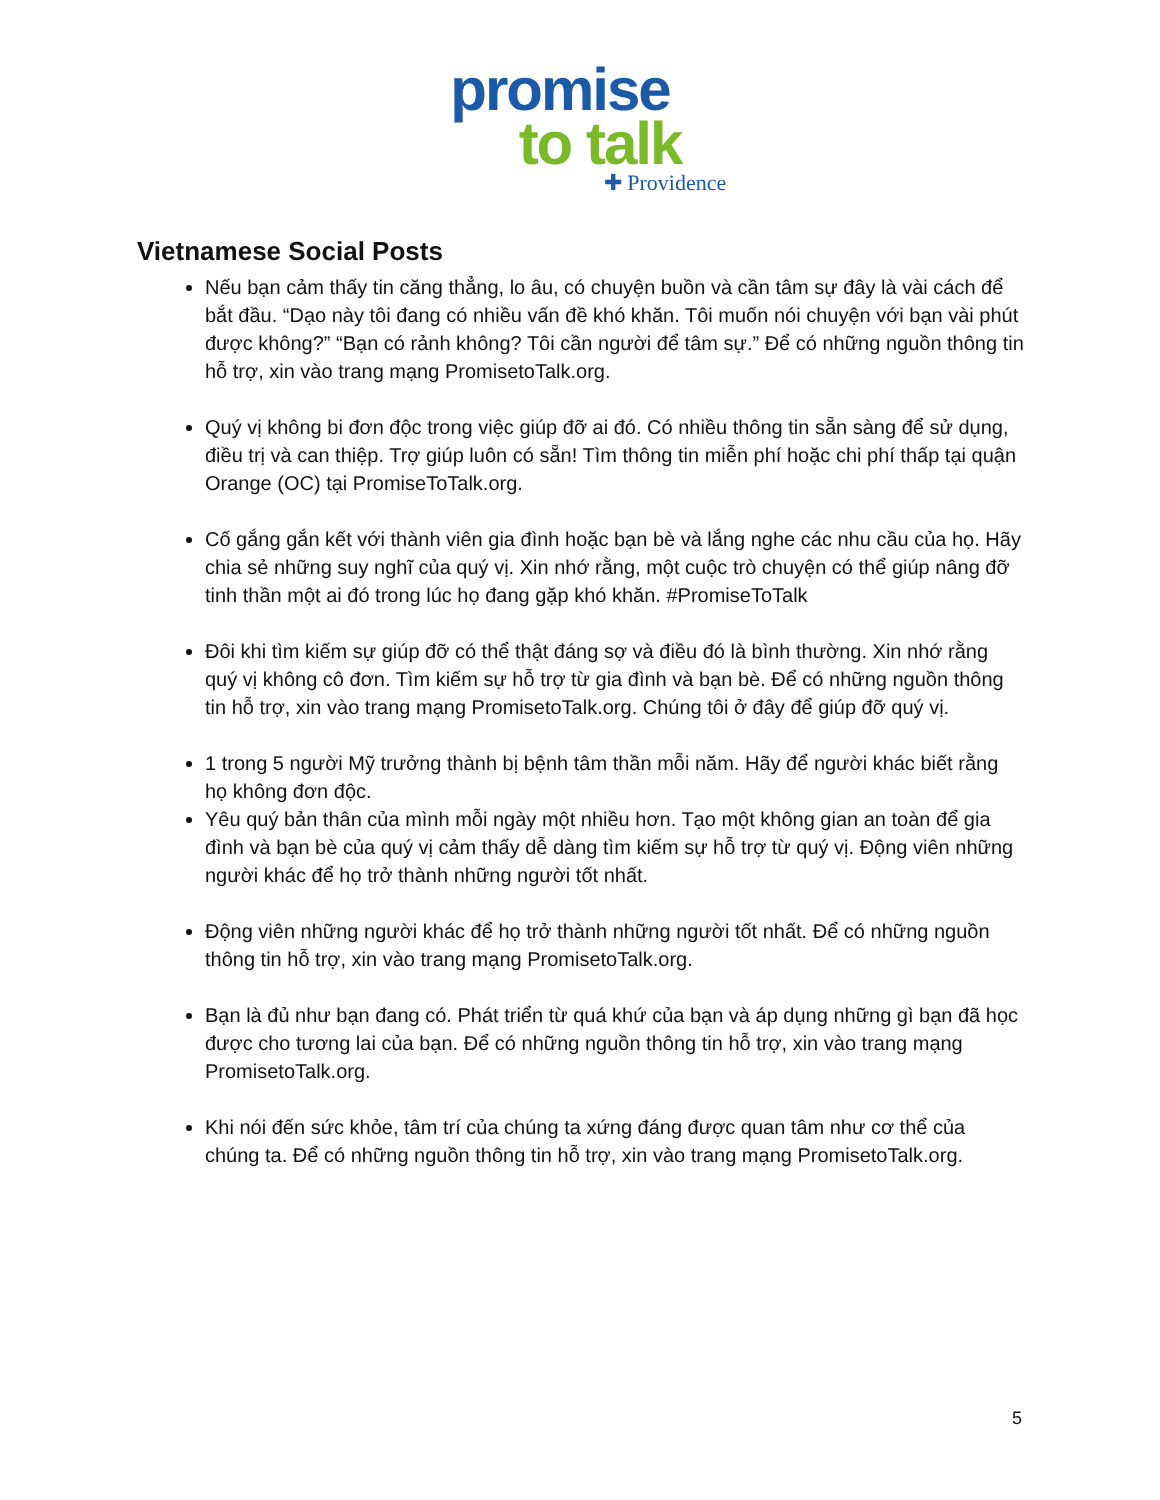promise
to talk
✚ Providence
Vietnamese Social Posts
Nếu bạn cảm thấy tin căng thẳng, lo âu, có chuyện buồn và cần tâm sự đây là vài cách để bắt đầu. “Dạo này tôi đang có nhiều vấn đề khó khăn. Tôi muốn nói chuyện với bạn vài phút được không?” “Bạn có rảnh không? Tôi cần người để tâm sự.” Để có những nguồn thông tin hỗ trợ, xin vào trang mạng PromisetoTalk.org.
Quý vị không bi đơn độc trong việc giúp đỡ ai đó. Có nhiều thông tin sẵn sàng để sử dụng, điều trị và can thiệp. Trợ giúp luôn có sẵn! Tìm thông tin miễn phí hoặc chi phí thấp tại quận Orange (OC) tại PromiseToTalk.org.
Cố gắng gắn kết với thành viên gia đình hoặc bạn bè và lắng nghe các nhu cầu của họ. Hãy chia sẻ những suy nghĩ của quý vị. Xin nhớ rằng, một cuộc trò chuyện có thể giúp nâng đỡ tinh thần một ai đó trong lúc họ đang gặp khó khăn. #PromiseToTalk
Đôi khi tìm kiếm sự giúp đỡ có thể thật đáng sợ và điều đó là bình thường. Xin nhớ rằng quý vị không cô đơn. Tìm kiếm sự hỗ trợ từ gia đình và bạn bè. Để có những nguồn thông tin hỗ trợ, xin vào trang mạng PromisetoTalk.org. Chúng tôi ở đây để giúp đỡ quý vị.
1 trong 5 người Mỹ trưởng thành bị bệnh tâm thần mỗi năm. Hãy để người khác biết rằng họ không đơn độc.
Yêu quý bản thân của mình mỗi ngày một nhiều hơn. Tạo một không gian an toàn để gia đình và bạn bè của quý vị cảm thấy dễ dàng tìm kiếm sự hỗ trợ từ quý vị. Động viên những người khác để họ trở thành những người tốt nhất.
Động viên những người khác để họ trở thành những người tốt nhất. Để có những nguồn thông tin hỗ trợ, xin vào trang mạng PromisetoTalk.org.
Bạn là đủ như bạn đang có. Phát triển từ quá khứ của bạn và áp dụng những gì bạn đã học được cho tương lai của bạn. Để có những nguồn thông tin hỗ trợ, xin vào trang mạng PromisetoTalk.org.
Khi nói đến sức khỏe, tâm trí của chúng ta xứng đáng được quan tâm như cơ thể của chúng ta. Để có những nguồn thông tin hỗ trợ, xin vào trang mạng PromisetoTalk.org.
5